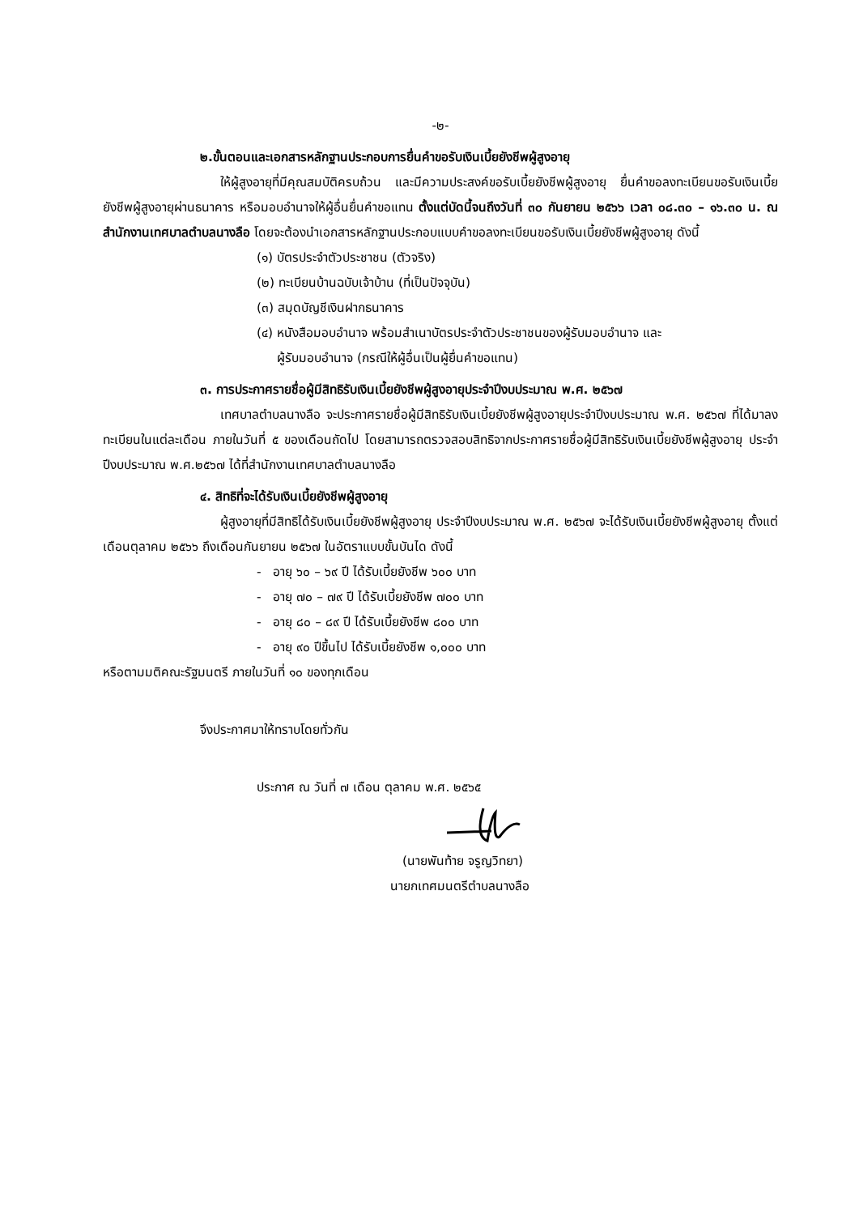-๒-
๒.ขั้นตอนและเอกสารหลักฐานประกอบการยื่นคำขอรับเงินเบี้ยยังชีพผู้สูงอายุ
ให้ผู้สูงอายุที่มีคุณสมบัติครบถ้วน และมีความประสงค์ขอรับเบี้ยยังชีพผู้สูงอายุ ยื่นคำขอลงทะเบียนขอรับเงินเบี้ยยังชีพผู้สูงอายุผ่านธนาคาร หรือมอบอำนาจให้ผู้อื่นยื่นคำขอแทน ตั้งแต่บัดนี้จนถึงวันที่ ๓๐ กันยายน ๒๕๖๖ เวลา ๐๘.๓๐ – ๑๖.๓๐ น. ณ สำนักงานเทศบาลตำบลนางลือ โดยจะต้องนำเอกสารหลักฐานประกอบแบบคำขอลงทะเบียนขอรับเงินเบี้ยยังชีพผู้สูงอายุ ดังนี้
(๑) บัตรประจำตัวประชาชน (ตัวจริง)
(๒) ทะเบียนบ้านฉบับเจ้าบ้าน (ที่เป็นปัจจุบัน)
(๓) สมุดบัญชีเงินฝากธนาคาร
(๔) หนังสือมอบอำนาจ พร้อมสำเนาบัตรประจำตัวประชาชนของผู้รับมอบอำนาจ และ
ผู้รับมอบอำนาจ (กรณีให้ผู้อื่นเป็นผู้ยื่นคำขอแทน)
๓. การประกาศรายชื่อผู้มีสิทธิรับเงินเบี้ยยังชีพผู้สูงอายุประจำปีงบประมาณ พ.ศ. ๒๕๖๗
เทศบาลตำบลนางลือ จะประกาศรายชื่อผู้มีสิทธิรับเงินเบี้ยยังชีพผู้สูงอายุประจำปีงบประมาณ พ.ศ. ๒๕๖๗ ที่ได้มาลงทะเบียนในแต่ละเดือน ภายในวันที่ ๕ ของเดือนถัดไป โดยสามารถตรวจสอบสิทธิจากประกาศรายชื่อผู้มีสิทธิรับเงินเบี้ยยังชีพผู้สูงอายุ ประจำปีงบประมาณ พ.ศ.๒๕๖๗ ได้ที่สำนักงานเทศบาลตำบลนางลือ
๔. สิทธิที่จะได้รับเงินเบี้ยยังชีพผู้สูงอายุ
ผู้สูงอายุที่มีสิทธิได้รับเงินเบี้ยยังชีพผู้สูงอายุ ประจำปีงบประมาณ พ.ศ. ๒๕๖๗ จะได้รับเงินเบี้ยยังชีพผู้สูงอายุ ตั้งแต่ เดือนตุลาคม ๒๕๖๖ ถึงเดือนกันยายน ๒๕๖๗ ในอัตราแบบขั้นบันได ดังนี้
- อายุ ๖๐ – ๖๙ ปี ได้รับเบี้ยยังชีพ ๖๐๐ บาท
- อายุ ๗๐ – ๗๙ ปี ได้รับเบี้ยยังชีพ ๗๐๐ บาท
- อายุ ๘๐ – ๘๙ ปี ได้รับเบี้ยยังชีพ ๘๐๐ บาท
- อายุ ๙๐ ปีขึ้นไป ได้รับเบี้ยยังชีพ ๑,๐๐๐ บาท
หรือตามมติคณะรัฐมนตรี ภายในวันที่ ๑๐ ของทุกเดือน
จึงประกาศมาให้ทราบโดยทั่วกัน
ประกาศ ณ วันที่ ๗ เดือน ตุลาคม พ.ศ. ๒๕๖๕
(นายพันท้าย จรูญวิทยา)
นายกเทศมนตรีตำบลนางลือ